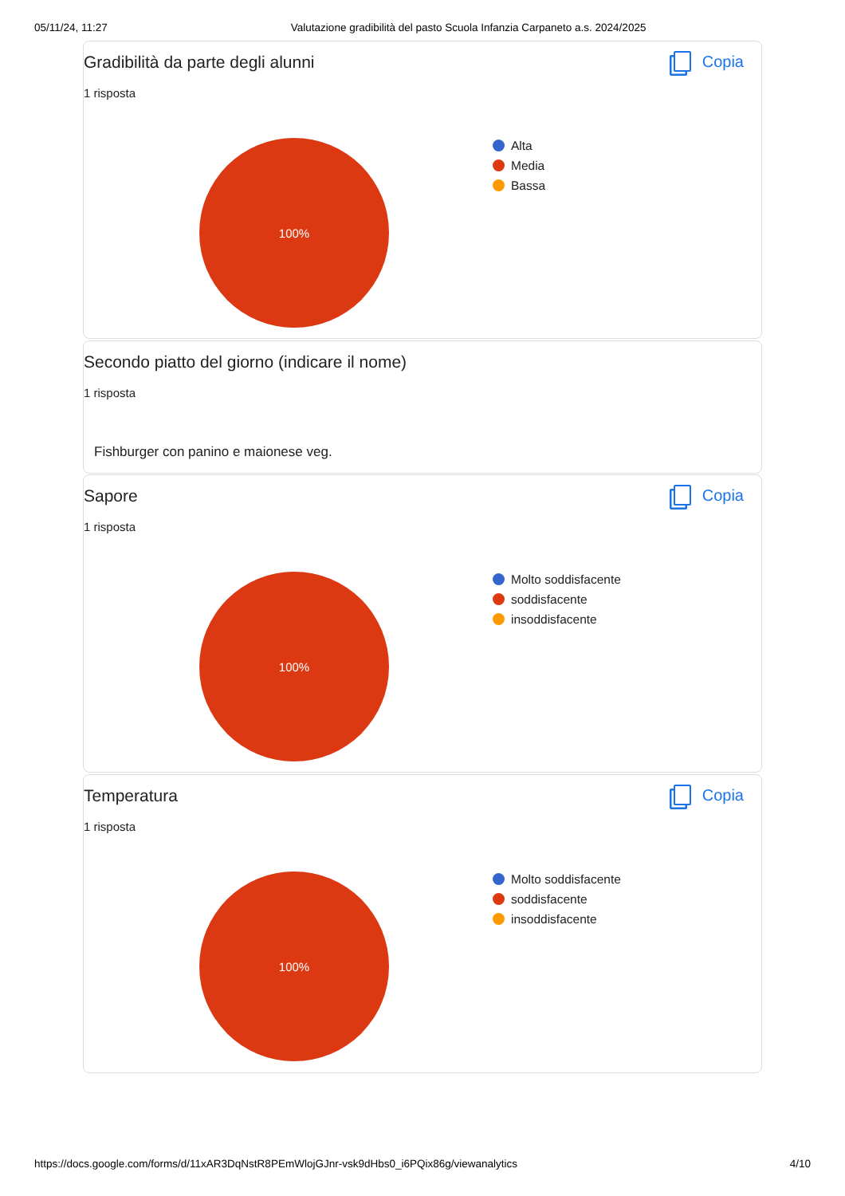05/11/24, 11:27 Valutazione gradibilità del pasto Scuola Infanzia Carpaneto a.s. 2024/2025
Gradibilità da parte degli alunni
1 risposta
Copia
100%
Alta
Media
Bassa
Secondo piatto del giorno (indicare il nome)
1 risposta
Fishburger con panino e maionese veg.
Sapore
1 risposta
Copia
100%
Molto soddisfacente
soddisfacente
insoddisfacente
Temperatura
1 risposta
Copia
100%
Molto soddisfacente
soddisfacente
insoddisfacente
https://docs.google.com/forms/d/11xAR3DqNstR8PEmWlojGJnr-vsk9dHbs0_i6PQix86g/viewanalytics 4/10